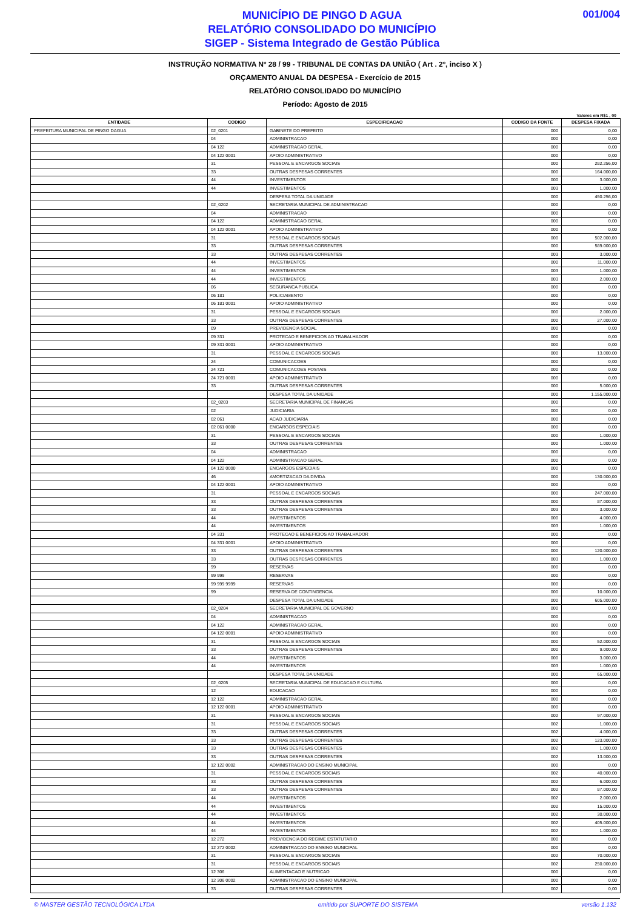MUNICÍPIO DE PINGO D AGUA
RELATÓRIO CONSOLIDADO DO MUNICÍPIO
SIGEP - Sistema Integrado de Gestão Pública
001/004
INSTRUÇÃO NORMATIVA Nº 28 / 99 - TRIBUNAL DE CONTAS DA UNIÃO ( Art . 2º, inciso X )
ORÇAMENTO ANUAL DA DESPESA - Exercício de 2015
RELATÓRIO CONSOLIDADO DO MUNICÍPIO
Período: Agosto de 2015
Valores em R$1 , 00
| ENTIDADE | CODIGO | ESPECIFICACAO | CODIGO DA FONTE | DESPESA FIXADA |
| --- | --- | --- | --- | --- |
| PREFEITURA MUNICIPAL DE PINGO DAGUA | 02_0201 | GABINETE DO PREFEITO | 000 | 0,00 |
| | 04 | ADMINISTRACAO | 000 | 0,00 |
| | 04 122 | ADMINISTRACAO GERAL | 000 | 0,00 |
| | 04 122 0001 | APOIO ADMINISTRATIVO | 000 | 0,00 |
| | 31 | PESSOAL E ENCARGOS SOCIAIS | 000 | 282.256,00 |
| | 33 | OUTRAS DESPESAS CORRENTES | 000 | 164.000,00 |
| | 44 | INVESTIMENTOS | 000 | 3.000,00 |
| | 44 | INVESTIMENTOS | 003 | 1.000,00 |
| | | DESPESA TOTAL DA UNIDADE | 000 | 450.256,00 |
| | 02_0202 | SECRETARIA MUNICIPAL DE ADMINISTRACAO | 000 | 0,00 |
| | 04 | ADMINISTRACAO | 000 | 0,00 |
| | 04 122 | ADMINISTRACAO GERAL | 000 | 0,00 |
| | 04 122 0001 | APOIO ADMINISTRATIVO | 000 | 0,00 |
| | 31 | PESSOAL E ENCARGOS SOCIAIS | 000 | 502.000,00 |
| | 33 | OUTRAS DESPESAS CORRENTES | 000 | 589.000,00 |
| | 33 | OUTRAS DESPESAS CORRENTES | 003 | 3.000,00 |
| | 44 | INVESTIMENTOS | 000 | 11.000,00 |
| | 44 | INVESTIMENTOS | 003 | 1.000,00 |
| | 44 | INVESTIMENTOS | 003 | 2.000,00 |
| | 06 | SEGURANCA PUBLICA | 000 | 0,00 |
| | 06 181 | POLICIAMENTO | 000 | 0,00 |
| | 06 181 0001 | APOIO ADMINISTRATIVO | 000 | 0,00 |
| | 31 | PESSOAL E ENCARGOS SOCIAIS | 000 | 2.000,00 |
| | 33 | OUTRAS DESPESAS CORRENTES | 000 | 27.000,00 |
| | 09 | PREVIDENCIA SOCIAL | 000 | 0,00 |
| | 09 331 | PROTECAO E BENEFICIOS AO TRABALHADOR | 000 | 0,00 |
| | 09 331 0001 | APOIO ADMINISTRATIVO | 000 | 0,00 |
| | 31 | PESSOAL E ENCARGOS SOCIAIS | 000 | 13.000,00 |
| | 24 | COMUNICACOES | 000 | 0,00 |
| | 24 721 | COMUNICACOES POSTAIS | 000 | 0,00 |
| | 24 721 0001 | APOIO ADMINISTRATIVO | 000 | 0,00 |
| | 33 | OUTRAS DESPESAS CORRENTES | 000 | 5.000,00 |
| | | DESPESA TOTAL DA UNIDADE | 000 | 1.155.000,00 |
| | 02_0203 | SECRETARIA MUNICIPAL DE FINANCAS | 000 | 0,00 |
| | 02 | JUDICIARIA | 000 | 0,00 |
| | 02 061 | ACAO JUDICIARIA | 000 | 0,00 |
| | 02 061 0000 | ENCARGOS ESPECIAIS | 000 | 0,00 |
| | 31 | PESSOAL E ENCARGOS SOCIAIS | 000 | 1.000,00 |
| | 33 | OUTRAS DESPESAS CORRENTES | 000 | 1.000,00 |
| | 04 | ADMINISTRACAO | 000 | 0,00 |
| | 04 122 | ADMINISTRACAO GERAL | 000 | 0,00 |
| | 04 122 0000 | ENCARGOS ESPECIAIS | 000 | 0,00 |
| | 46 | AMORTIZACAO DA DIVIDA | 000 | 130.000,00 |
| | 04 122 0001 | APOIO ADMINISTRATIVO | 000 | 0,00 |
| | 31 | PESSOAL E ENCARGOS SOCIAIS | 000 | 247.000,00 |
| | 33 | OUTRAS DESPESAS CORRENTES | 000 | 87.000,00 |
| | 33 | OUTRAS DESPESAS CORRENTES | 003 | 3.000,00 |
| | 44 | INVESTIMENTOS | 000 | 4.000,00 |
| | 44 | INVESTIMENTOS | 003 | 1.000,00 |
| | 04 331 | PROTECAO E BENEFICIOS AO TRABALHADOR | 000 | 0,00 |
| | 04 331 0001 | APOIO ADMINISTRATIVO | 000 | 0,00 |
| | 33 | OUTRAS DESPESAS CORRENTES | 000 | 120.000,00 |
| | 33 | OUTRAS DESPESAS CORRENTES | 003 | 1.000,00 |
| | 99 | RESERVAS | 000 | 0,00 |
| | 99 999 | RESERVAS | 000 | 0,00 |
| | 99 999 9999 | RESERVAS | 000 | 0,00 |
| | 99 | RESERVA DE CONTINGENCIA | 000 | 10.000,00 |
| | | DESPESA TOTAL DA UNIDADE | 000 | 605.000,00 |
| | 02_0204 | SECRETARIA MUNICIPAL DE GOVERNO | 000 | 0,00 |
| | 04 | ADMINISTRACAO | 000 | 0,00 |
| | 04 122 | ADMINISTRACAO GERAL | 000 | 0,00 |
| | 04 122 0001 | APOIO ADMINISTRATIVO | 000 | 0,00 |
| | 31 | PESSOAL E ENCARGOS SOCIAIS | 000 | 52.000,00 |
| | 33 | OUTRAS DESPESAS CORRENTES | 000 | 9.000,00 |
| | 44 | INVESTIMENTOS | 000 | 3.000,00 |
| | 44 | INVESTIMENTOS | 003 | 1.000,00 |
| | | DESPESA TOTAL DA UNIDADE | 000 | 65.000,00 |
| | 02_0205 | SECRETARIA MUNICIPAL DE EDUCACAO E CULTURA | 000 | 0,00 |
| | 12 | EDUCACAO | 000 | 0,00 |
| | 12 122 | ADMINISTRACAO GERAL | 000 | 0,00 |
| | 12 122 0001 | APOIO ADMINISTRATIVO | 000 | 0,00 |
| | 31 | PESSOAL E ENCARGOS SOCIAIS | 002 | 97.000,00 |
| | 31 | PESSOAL E ENCARGOS SOCIAIS | 002 | 1.000,00 |
| | 33 | OUTRAS DESPESAS CORRENTES | 002 | 4.000,00 |
| | 33 | OUTRAS DESPESAS CORRENTES | 002 | 123.000,00 |
| | 33 | OUTRAS DESPESAS CORRENTES | 002 | 1.000,00 |
| | 33 | OUTRAS DESPESAS CORRENTES | 002 | 13.000,00 |
| | 12 122 0002 | ADMINISTRACAO DO ENSINO MUNICIPAL | 000 | 0,00 |
| | 31 | PESSOAL E ENCARGOS SOCIAIS | 002 | 40.000,00 |
| | 33 | OUTRAS DESPESAS CORRENTES | 002 | 6.000,00 |
| | 33 | OUTRAS DESPESAS CORRENTES | 002 | 87.000,00 |
| | 44 | INVESTIMENTOS | 002 | 2.000,00 |
| | 44 | INVESTIMENTOS | 002 | 15.000,00 |
| | 44 | INVESTIMENTOS | 002 | 30.000,00 |
| | 44 | INVESTIMENTOS | 002 | 405.000,00 |
| | 44 | INVESTIMENTOS | 002 | 1.000,00 |
| | 12 272 | PREVIDENCIA DO REGIME ESTATUTARIO | 000 | 0,00 |
| | 12 272 0002 | ADMINISTRACAO DO ENSINO MUNICIPAL | 000 | 0,00 |
| | 31 | PESSOAL E ENCARGOS SOCIAIS | 002 | 70.000,00 |
| | 31 | PESSOAL E ENCARGOS SOCIAIS | 002 | 250.000,00 |
| | 12 306 | ALIMENTACAO E NUTRICAO | 000 | 0,00 |
| | 12 306 0002 | ADMINISTRACAO DO ENSINO MUNICIPAL | 000 | 0,00 |
| | 33 | OUTRAS DESPESAS CORRENTES | 002 | 0,00 |
© MASTER GESTÃO TECNOLÓGICA LTDA emitido por SUPORTE DO SISTEMA versão 1.132